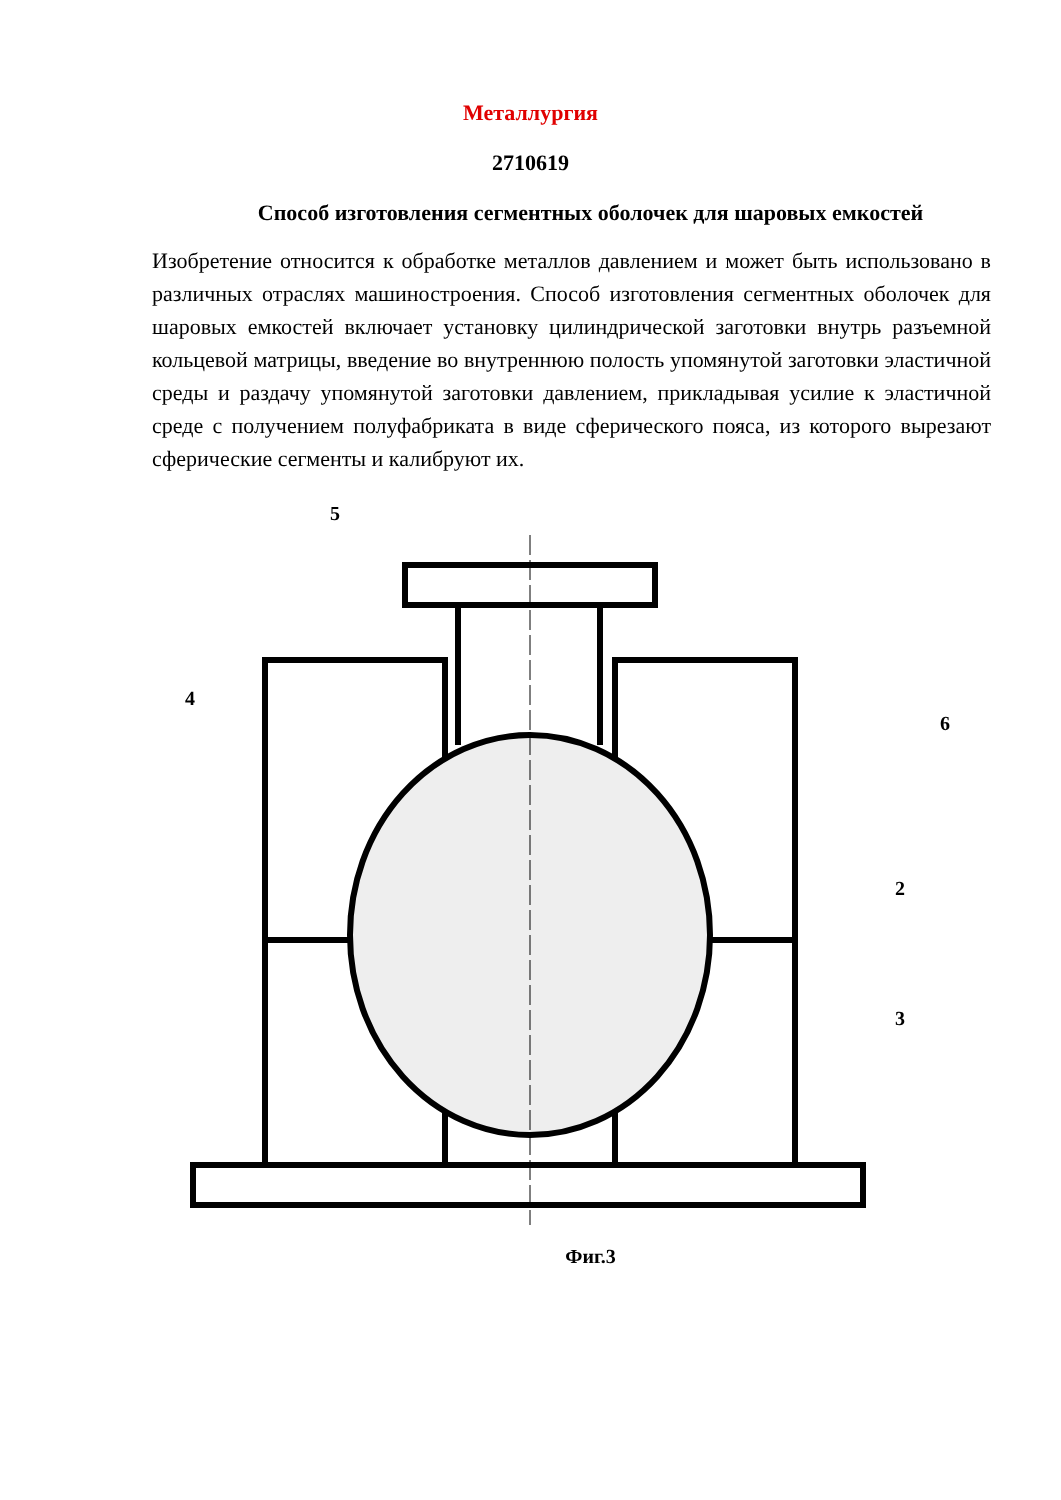Металлургия
2710619
Способ изготовления сегментных оболочек для шаровых емкостей
Изобретение относится к обработке металлов давлением и может быть использовано в различных отраслях машиностроения. Способ изготовления сегментных оболочек для шаровых емкостей включает установку цилиндрической заготовки внутрь разъемной кольцевой матрицы, введение во внутреннюю полость упомянутой заготовки эластичной среды и раздачу упомянутой заготовки давлением, прикладывая усилие к эластичной среде с получением полуфабриката в виде сферического пояса, из которого вырезают сферические сегменты и калибруют их.
5
4
6
2
3
Фиг.3